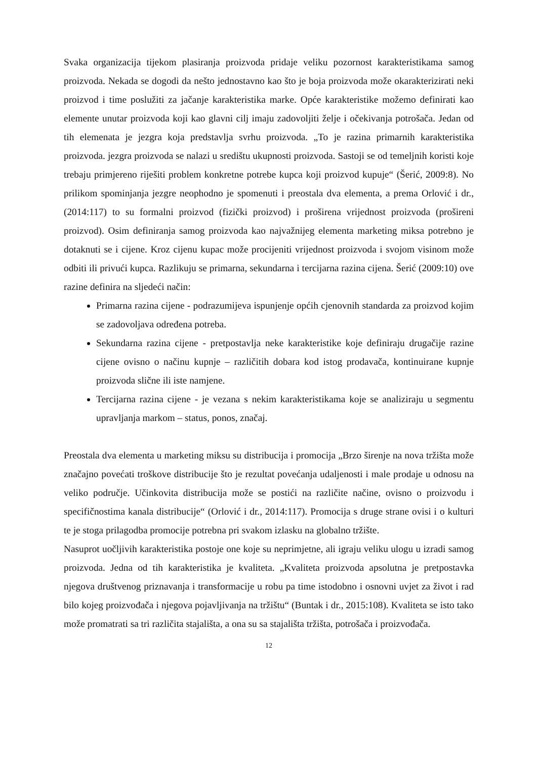Svaka organizacija tijekom plasiranja proizvoda pridaje veliku pozornost karakteristikama samog proizvoda. Nekada se dogodi da nešto jednostavno kao što je boja proizvoda može okarakterizirati neki proizvod i time poslužiti za jačanje karakteristika marke. Opće karakteristike možemo definirati kao elemente unutar proizvoda koji kao glavni cilj imaju zadovoljiti želje i očekivanja potrošača. Jedan od tih elemenata je jezgra koja predstavlja svrhu proizvoda. „To je razina primarnih karakteristika proizvoda. jezgra proizvoda se nalazi u središtu ukupnosti proizvoda. Sastoji se od temeljnih koristi koje trebaju primjereno riješiti problem konkretne potrebe kupca koji proizvod kupuje“ (Šerić, 2009:8). No prilikom spominjanja jezgre neophodno je spomenuti i preostala dva elementa, a prema Orlović i dr., (2014:117) to su formalni proizvod (fizički proizvod) i proširena vrijednost proizvoda (prošireni proizvod). Osim definiranja samog proizvoda kao najvažnijeg elementa marketing miksa potrebno je dotaknuti se i cijene. Kroz cijenu kupac može procijeniti vrijednost proizvoda i svojom visinom može odbiti ili privući kupca. Razlikuju se primarna, sekundarna i tercijarna razina cijena. Šerić (2009:10) ove razine definira na sljedeći način:
Primarna razina cijene - podrazumijeva ispunjenje općih cjenovnih standarda za proizvod kojim se zadovoljava određena potreba.
Sekundarna razina cijene - pretpostavlja neke karakteristike koje definiraju drugačije razine cijene ovisno o načinu kupnje – različitih dobara kod istog prodavača, kontinuirane kupnje proizvoda slične ili iste namjene.
Tercijarna razina cijene - je vezana s nekim karakteristikama koje se analiziraju u segmentu upravljanja markom – status, ponos, značaj.
Preostala dva elementa u marketing miksu su distribucija i promocija „Brzo širenje na nova tržišta može značajno povećati troškove distribucije što je rezultat povećanja udaljenosti i male prodaje u odnosu na veliko područje. Učinkovita distribucija može se postići na različite načine, ovisno o proizvodu i specifičnostima kanala distribucije“ (Orlović i dr., 2014:117). Promocija s druge strane ovisi i o kulturi te je stoga prilagodba promocije potrebna pri svakom izlasku na globalno tržište.
Nasuprot uočljivih karakteristika postoje one koje su neprimjetne, ali igraju veliku ulogu u izradi samog proizvoda. Jedna od tih karakteristika je kvaliteta. „Kvaliteta proizvoda apsolutna je pretpostavka njegova društvenog priznavanja i transformacije u robu pa time istodobno i osnovni uvjet za život i rad bilo kojeg proizvođača i njegova pojavljivanja na tržištu“ (Buntak i dr., 2015:108). Kvaliteta se isto tako može promatrati sa tri različita stajališta, a ona su sa stajališta tržišta, potrošača i proizvođača.
12